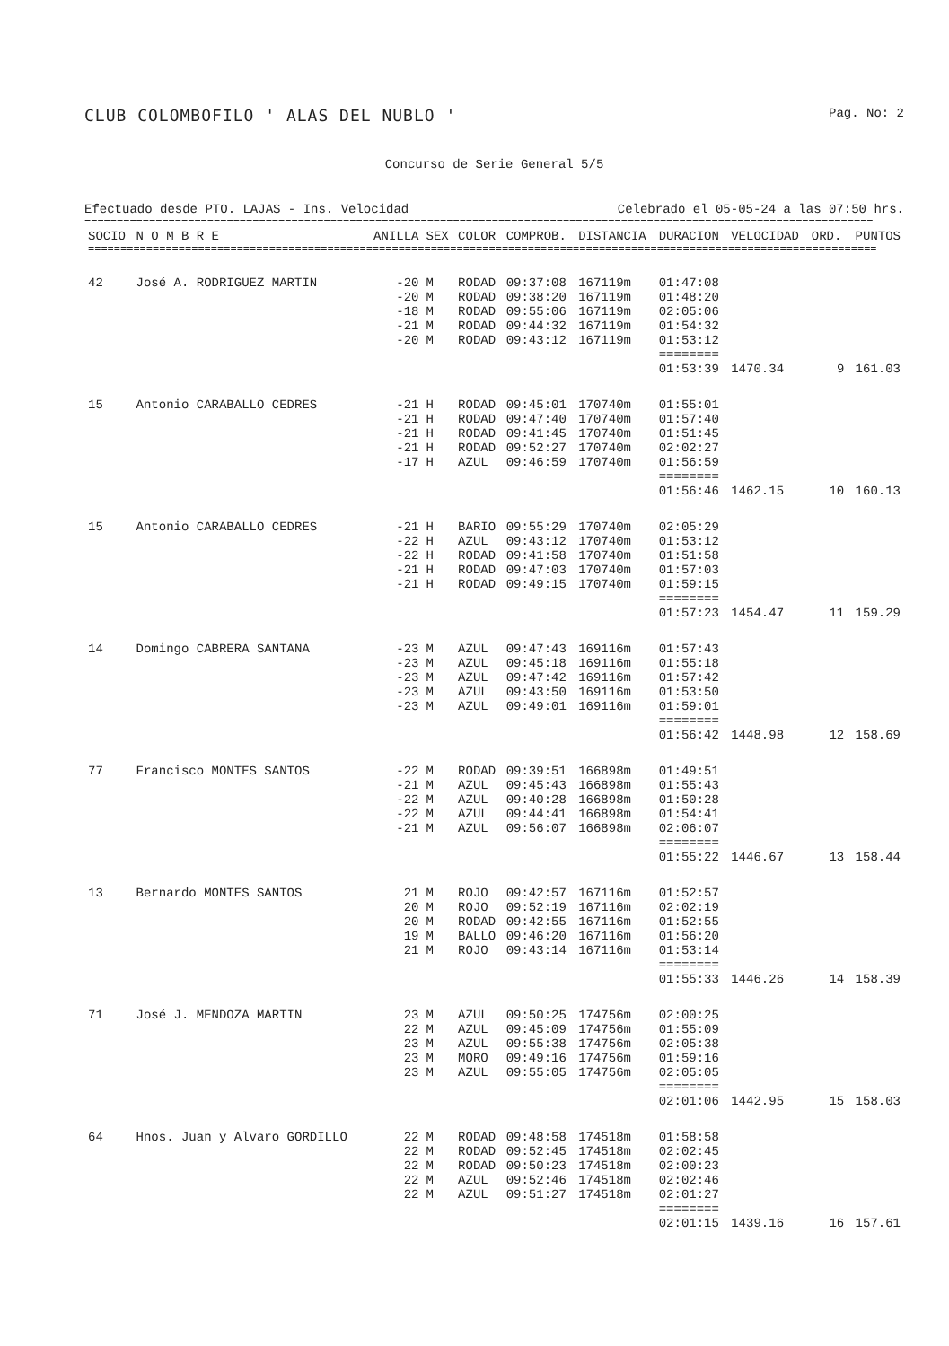CLUB COLOMBOFILO ' ALAS DEL NUBLO ' Pag. No: 2
Concurso de Serie General 5/5
Efectuado desde PTO. LAJAS - Ins. Velocidad Celebrado el 05-05-24 a las 07:50 hrs.
==========================================================================================================================
| SOCIO | N O M B R E | ANILLA | SEX | COLOR | COMPROB. | DISTANCIA | DURACION | VELOCIDAD | ORD. | PUNTOS |
| --- | --- | --- | --- | --- | --- | --- | --- | --- | --- | --- |
| ========================================================================================================================== | | | | | | | | | | |
| 42 | José A. RODRIGUEZ MARTIN | -20 | M | RODAD | 09:37:08 | 167119m | 01:47:08 | | | |
| | | -20 | M | RODAD | 09:38:20 | 167119m | 01:48:20 | | | |
| | | -18 | M | RODAD | 09:55:06 | 167119m | 02:05:06 | | | |
| | | -21 | M | RODAD | 09:44:32 | 167119m | 01:54:32 | | | |
| | | -20 | M | RODAD | 09:43:12 | 167119m | 01:53:12 | | | |
| | | | | | | | ======== | | | |
| | | | | | | | 01:53:39 | 1470.34 | 9 | 161.03 |
| 15 | Antonio CARABALLO CEDRES | -21 | H | RODAD | 09:45:01 | 170740m | 01:55:01 | | | |
| | | -21 | H | RODAD | 09:47:40 | 170740m | 01:57:40 | | | |
| | | -21 | H | RODAD | 09:41:45 | 170740m | 01:51:45 | | | |
| | | -21 | H | RODAD | 09:52:27 | 170740m | 02:02:27 | | | |
| | | -17 | H | AZUL | 09:46:59 | 170740m | 01:56:59 | | | |
| | | | | | | | ======== | | | |
| | | | | | | | 01:56:46 | 1462.15 | 10 | 160.13 |
| 15 | Antonio CARABALLO CEDRES | -21 | H | BARIO | 09:55:29 | 170740m | 02:05:29 | | | |
| | | -22 | H | AZUL | 09:43:12 | 170740m | 01:53:12 | | | |
| | | -22 | H | RODAD | 09:41:58 | 170740m | 01:51:58 | | | |
| | | -21 | H | RODAD | 09:47:03 | 170740m | 01:57:03 | | | |
| | | -21 | H | RODAD | 09:49:15 | 170740m | 01:59:15 | | | |
| | | | | | | | ======== | | | |
| | | | | | | | 01:57:23 | 1454.47 | 11 | 159.29 |
| 14 | Domingo CABRERA SANTANA | -23 | M | AZUL | 09:47:43 | 169116m | 01:57:43 | | | |
| | | -23 | M | AZUL | 09:45:18 | 169116m | 01:55:18 | | | |
| | | -23 | M | AZUL | 09:47:42 | 169116m | 01:57:42 | | | |
| | | -23 | M | AZUL | 09:43:50 | 169116m | 01:53:50 | | | |
| | | -23 | M | AZUL | 09:49:01 | 169116m | 01:59:01 | | | |
| | | | | | | | ======== | | | |
| | | | | | | | 01:56:42 | 1448.98 | 12 | 158.69 |
| 77 | Francisco MONTES SANTOS | -22 | M | RODAD | 09:39:51 | 166898m | 01:49:51 | | | |
| | | -21 | M | AZUL | 09:45:43 | 166898m | 01:55:43 | | | |
| | | -22 | M | AZUL | 09:40:28 | 166898m | 01:50:28 | | | |
| | | -22 | M | AZUL | 09:44:41 | 166898m | 01:54:41 | | | |
| | | -21 | M | AZUL | 09:56:07 | 166898m | 02:06:07 | | | |
| | | | | | | | ======== | | | |
| | | | | | | | 01:55:22 | 1446.67 | 13 | 158.44 |
| 13 | Bernardo MONTES SANTOS | 21 | M | ROJO | 09:42:57 | 167116m | 01:52:57 | | | |
| | | 20 | M | ROJO | 09:52:19 | 167116m | 02:02:19 | | | |
| | | 20 | M | RODAD | 09:42:55 | 167116m | 01:52:55 | | | |
| | | 19 | M | BALLO | 09:46:20 | 167116m | 01:56:20 | | | |
| | | 21 | M | ROJO | 09:43:14 | 167116m | 01:53:14 | | | |
| | | | | | | | ======== | | | |
| | | | | | | | 01:55:33 | 1446.26 | 14 | 158.39 |
| 71 | José J. MENDOZA MARTIN | 23 | M | AZUL | 09:50:25 | 174756m | 02:00:25 | | | |
| | | 22 | M | AZUL | 09:45:09 | 174756m | 01:55:09 | | | |
| | | 23 | M | AZUL | 09:55:38 | 174756m | 02:05:38 | | | |
| | | 23 | M | MORO | 09:49:16 | 174756m | 01:59:16 | | | |
| | | 23 | M | AZUL | 09:55:05 | 174756m | 02:05:05 | | | |
| | | | | | | | ======== | | | |
| | | | | | | | 02:01:06 | 1442.95 | 15 | 158.03 |
| 64 | Hnos. Juan y Alvaro GORDILLO | 22 | M | RODAD | 09:48:58 | 174518m | 01:58:58 | | | |
| | | 22 | M | RODAD | 09:52:45 | 174518m | 02:02:45 | | | |
| | | 22 | M | RODAD | 09:50:23 | 174518m | 02:00:23 | | | |
| | | 22 | M | AZUL | 09:52:46 | 174518m | 02:02:46 | | | |
| | | 22 | M | AZUL | 09:51:27 | 174518m | 02:01:27 | | | |
| | | | | | | | ======== | | | |
| | | | | | | | 02:01:15 | 1439.16 | 16 | 157.61 |